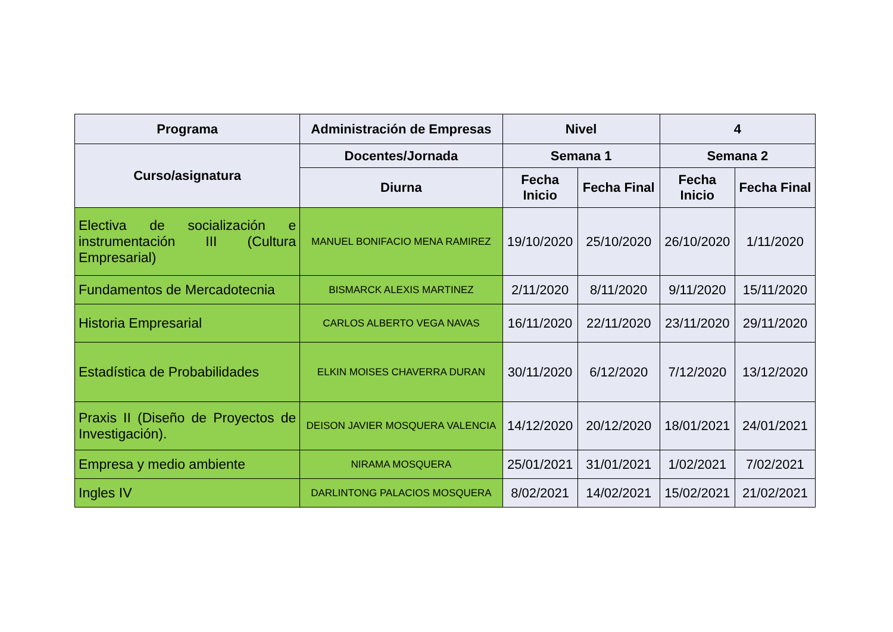| Programa | Administración de Empresas | Nivel | | 4 | |
| --- | --- | --- | --- | --- | --- |
| Curso/asignatura | Docentes/Jornada | Semana 1 | | Semana 2 | |
| | Diurna | Fecha Inicio | Fecha Final | Fecha Inicio | Fecha Final |
| Electiva de socialización e instrumentación III (Cultura Empresarial) | MANUEL BONIFACIO MENA RAMIREZ | 19/10/2020 | 25/10/2020 | 26/10/2020 | 1/11/2020 |
| Fundamentos de Mercadotecnia | BISMARCK ALEXIS MARTINEZ | 2/11/2020 | 8/11/2020 | 9/11/2020 | 15/11/2020 |
| Historia Empresarial | CARLOS ALBERTO VEGA NAVAS | 16/11/2020 | 22/11/2020 | 23/11/2020 | 29/11/2020 |
| Estadística de Probabilidades | ELKIN MOISES CHAVERRA DURAN | 30/11/2020 | 6/12/2020 | 7/12/2020 | 13/12/2020 |
| Praxis II (Diseño de Proyectos de Investigación). | DEISON JAVIER MOSQUERA VALENCIA | 14/12/2020 | 20/12/2020 | 18/01/2021 | 24/01/2021 |
| Empresa y medio ambiente | NIRAMA MOSQUERA | 25/01/2021 | 31/01/2021 | 1/02/2021 | 7/02/2021 |
| Ingles IV | DARLINTONG PALACIOS MOSQUERA | 8/02/2021 | 14/02/2021 | 15/02/2021 | 21/02/2021 |